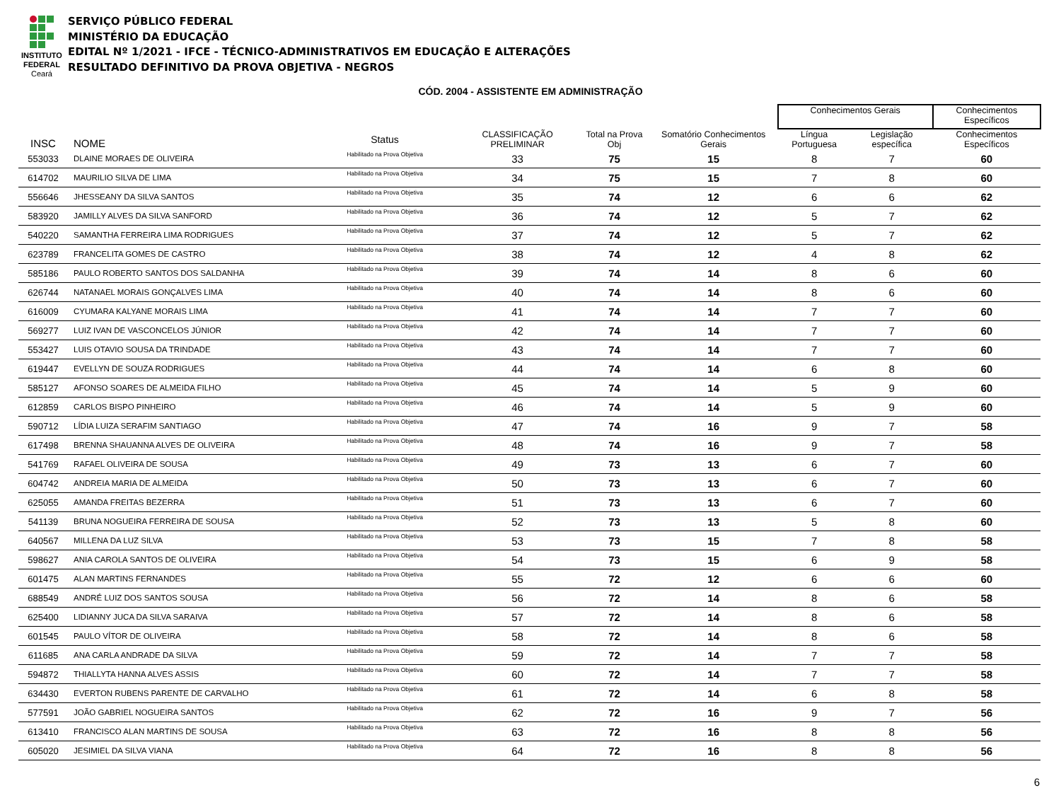INSTITUTO
FEDERAL
Ceará
SERVIÇO PÚBLICO FEDERAL
MINISTÉRIO DA EDUCAÇÃO
EDITAL Nº 1/2021 - IFCE - TÉCNICO-ADMINISTRATIVOS EM EDUCAÇÃO E ALTERAÇÕES
RESULTADO DEFINITIVO DA PROVA OBJETIVA - NEGROS
CÓD. 2004 - ASSISTENTE EM ADMINISTRAÇÃO
| | | | | | | | Conhecimentos Gerais | | Conhecimentos Específicos |
| --- | --- | --- | --- | --- | --- | --- | --- | --- | --- |
| INSC | NOME | Status | CLASSIFICAÇÃO PRELIMINAR | Total na Prova Obj | Somatório Conhecimentos Gerais | | Língua Portuguesa | Legislação específica | Conhecimentos Específicos |
| 553033 | DLAINE MORAES DE OLIVEIRA | Habilitado na Prova Objetiva | 33 | 75 | 15 | | 8 | 7 | 60 |
| 614702 | MAURILIO SILVA DE LIMA | Habilitado na Prova Objetiva | 34 | 75 | 15 | | 7 | 8 | 60 |
| 556646 | JHESSEANY DA SILVA SANTOS | Habilitado na Prova Objetiva | 35 | 74 | 12 | | 6 | 6 | 62 |
| 583920 | JAMILLY ALVES DA SILVA SANFORD | Habilitado na Prova Objetiva | 36 | 74 | 12 | | 5 | 7 | 62 |
| 540220 | SAMANTHA FERREIRA LIMA RODRIGUES | Habilitado na Prova Objetiva | 37 | 74 | 12 | | 5 | 7 | 62 |
| 623789 | FRANCELITA GOMES DE CASTRO | Habilitado na Prova Objetiva | 38 | 74 | 12 | | 4 | 8 | 62 |
| 585186 | PAULO ROBERTO SANTOS DOS SALDANHA | Habilitado na Prova Objetiva | 39 | 74 | 14 | | 8 | 6 | 60 |
| 626744 | NATANAEL MORAIS GONÇALVES LIMA | Habilitado na Prova Objetiva | 40 | 74 | 14 | | 8 | 6 | 60 |
| 616009 | CYUMARA KALYANE MORAIS LIMA | Habilitado na Prova Objetiva | 41 | 74 | 14 | | 7 | 7 | 60 |
| 569277 | LUIZ IVAN DE VASCONCELOS JÚNIOR | Habilitado na Prova Objetiva | 42 | 74 | 14 | | 7 | 7 | 60 |
| 553427 | LUIS OTAVIO SOUSA DA TRINDADE | Habilitado na Prova Objetiva | 43 | 74 | 14 | | 7 | 7 | 60 |
| 619447 | EVELLYN DE SOUZA RODRIGUES | Habilitado na Prova Objetiva | 44 | 74 | 14 | | 6 | 8 | 60 |
| 585127 | AFONSO SOARES DE ALMEIDA FILHO | Habilitado na Prova Objetiva | 45 | 74 | 14 | | 5 | 9 | 60 |
| 612859 | CARLOS BISPO PINHEIRO | Habilitado na Prova Objetiva | 46 | 74 | 14 | | 5 | 9 | 60 |
| 590712 | LÍDIA LUIZA SERAFIM SANTIAGO | Habilitado na Prova Objetiva | 47 | 74 | 16 | | 9 | 7 | 58 |
| 617498 | BRENNA SHAUANNA ALVES DE OLIVEIRA | Habilitado na Prova Objetiva | 48 | 74 | 16 | | 9 | 7 | 58 |
| 541769 | RAFAEL OLIVEIRA DE SOUSA | Habilitado na Prova Objetiva | 49 | 73 | 13 | | 6 | 7 | 60 |
| 604742 | ANDREIA MARIA DE ALMEIDA | Habilitado na Prova Objetiva | 50 | 73 | 13 | | 6 | 7 | 60 |
| 625055 | AMANDA FREITAS BEZERRA | Habilitado na Prova Objetiva | 51 | 73 | 13 | | 6 | 7 | 60 |
| 541139 | BRUNA NOGUEIRA FERREIRA DE SOUSA | Habilitado na Prova Objetiva | 52 | 73 | 13 | | 5 | 8 | 60 |
| 640567 | MILLENA DA LUZ SILVA | Habilitado na Prova Objetiva | 53 | 73 | 15 | | 7 | 8 | 58 |
| 598627 | ANIA CAROLA SANTOS DE OLIVEIRA | Habilitado na Prova Objetiva | 54 | 73 | 15 | | 6 | 9 | 58 |
| 601475 | ALAN MARTINS FERNANDES | Habilitado na Prova Objetiva | 55 | 72 | 12 | | 6 | 6 | 60 |
| 688549 | ANDRÉ LUIZ DOS SANTOS SOUSA | Habilitado na Prova Objetiva | 56 | 72 | 14 | | 8 | 6 | 58 |
| 625400 | LIDIANNY JUCA DA SILVA SARAIVA | Habilitado na Prova Objetiva | 57 | 72 | 14 | | 8 | 6 | 58 |
| 601545 | PAULO VÍTOR DE OLIVEIRA | Habilitado na Prova Objetiva | 58 | 72 | 14 | | 8 | 6 | 58 |
| 611685 | ANA CARLA ANDRADE DA SILVA | Habilitado na Prova Objetiva | 59 | 72 | 14 | | 7 | 7 | 58 |
| 594872 | THIALLYTA HANNA ALVES ASSIS | Habilitado na Prova Objetiva | 60 | 72 | 14 | | 7 | 7 | 58 |
| 634430 | EVERTON RUBENS PARENTE DE CARVALHO | Habilitado na Prova Objetiva | 61 | 72 | 14 | | 6 | 8 | 58 |
| 577591 | JOÃO GABRIEL NOGUEIRA SANTOS | Habilitado na Prova Objetiva | 62 | 72 | 16 | | 9 | 7 | 56 |
| 613410 | FRANCISCO ALAN MARTINS DE SOUSA | Habilitado na Prova Objetiva | 63 | 72 | 16 | | 8 | 8 | 56 |
| 605020 | JESIMIEL DA SILVA VIANA | Habilitado na Prova Objetiva | 64 | 72 | 16 | | 8 | 8 | 56 |
6